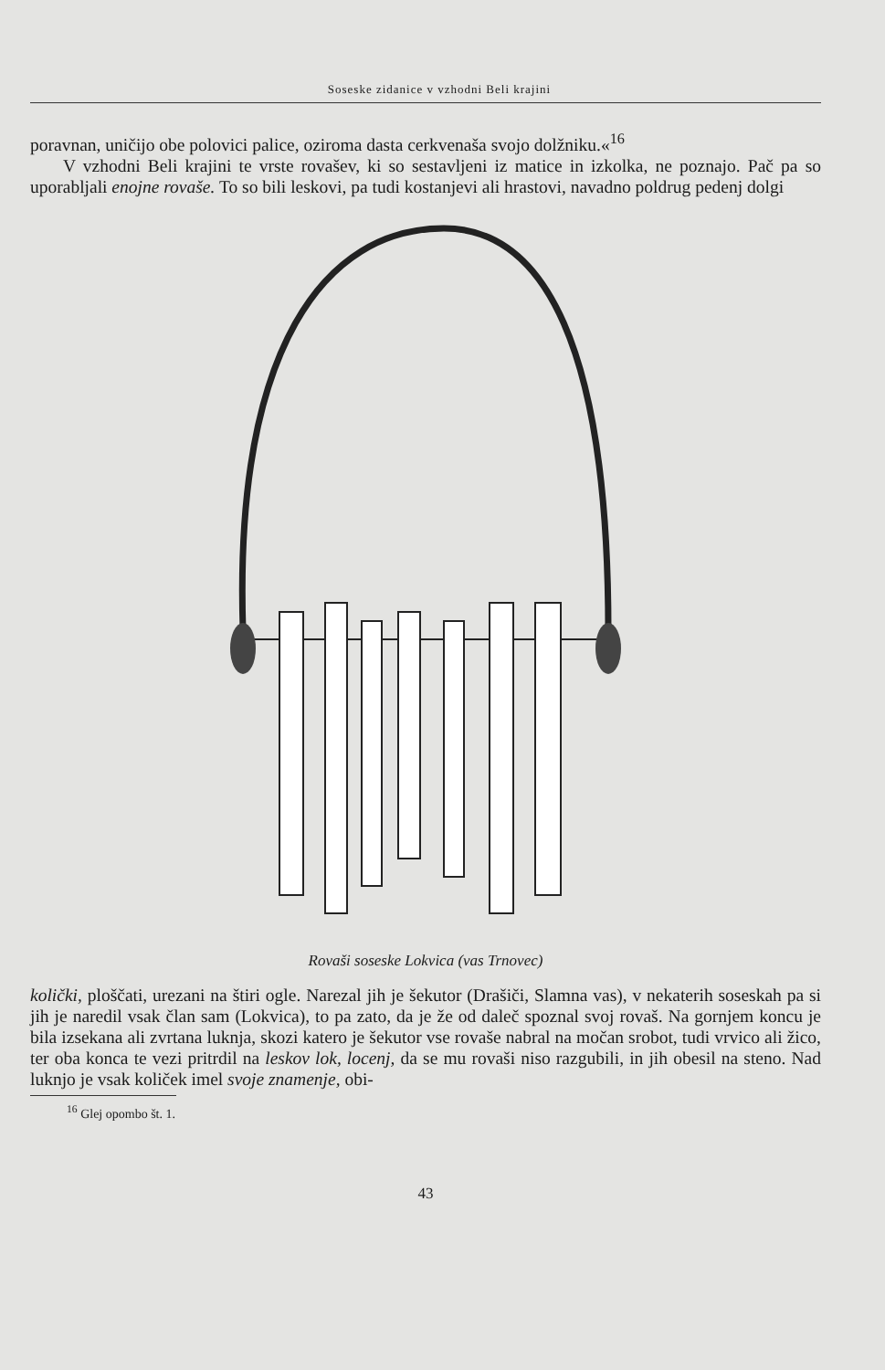Soseske zidanice v vzhodni Beli krajini
poravnan, uničijo obe polovici palice, oziroma dasta cerkvenaša svojo dolžniku.«<sup>16</sup>
V vzhodni Beli krajini te vrste rovašev, ki so sestavljeni iz matice in izkolka, ne poznajo. Pač pa so uporabljali enojne rovaše. To so bili leskovi, pa tudi kostanjevi ali hrastovi, navadno poldrug pedenj dolgi
Rovaši soseske Lokvica (vas Trnovec)
količki, ploščati, urezani na štiri ogle. Narezal jih je šekutor (Drašiči, Slamna vas), v nekaterih soseskah pa si jih je naredil vsak član sam (Lokvica), to pa zato, da je že od daleč spoznal svoj rovaš. Na gornjem koncu je bila izsekana ali zvrtana luknja, skozi katero je šekutor vse rovaše nabral na močan srobot, tudi vrvico ali žico, ter oba konca te vezi pritrdil na leskov lok, locenj, da se mu rovaši niso razgubili, in jih obesil na steno. Nad luknjo je vsak količek imel svoje znamenje, obi-
<sup>16</sup> Glej opombo št. 1.
43